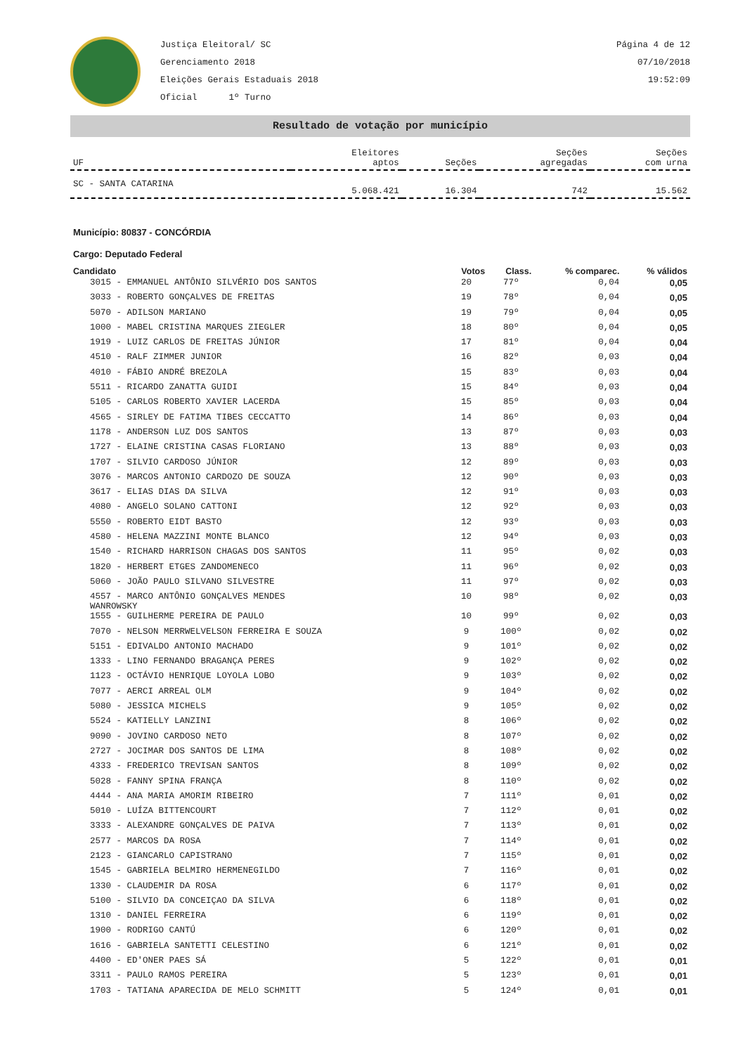Justiça Eleitoral/ SC
Gerenciamento 2018
Eleições Gerais Estaduais 2018
Oficial 1º Turno
Página 4 de 12
07/10/2018
19:52:09
Resultado de votação por município
| UF | Eleitores aptos | Seções | Seções agregadas | Seções com urna |
| --- | --- | --- | --- | --- |
| SC - SANTA CATARINA | 5.068.421 | 16.304 | 742 | 15.562 |
Município: 80837 - CONCÓRDIA
Cargo: Deputado Federal
| Candidato | Votos | Class. | % comparec. | % válidos |
| --- | --- | --- | --- | --- |
| 3015 - EMMANUEL ANTÔNIO SILVÉRIO DOS SANTOS | 20 | 77º | 0,04 | 0,05 |
| 3033 - ROBERTO GONÇALVES DE FREITAS | 19 | 78º | 0,04 | 0,05 |
| 5070 - ADILSON MARIANO | 19 | 79º | 0,04 | 0,05 |
| 1000 - MABEL CRISTINA MARQUES ZIEGLER | 18 | 80º | 0,04 | 0,05 |
| 1919 - LUIZ CARLOS DE FREITAS JÚNIOR | 17 | 81º | 0,04 | 0,04 |
| 4510 - RALF ZIMMER JUNIOR | 16 | 82º | 0,03 | 0,04 |
| 4010 - FÁBIO ANDRÉ BREZOLA | 15 | 83º | 0,03 | 0,04 |
| 5511 - RICARDO ZANATTA GUIDI | 15 | 84º | 0,03 | 0,04 |
| 5105 - CARLOS ROBERTO XAVIER LACERDA | 15 | 85º | 0,03 | 0,04 |
| 4565 - SIRLEY DE FATIMA TIBES CECCATTO | 14 | 86º | 0,03 | 0,04 |
| 1178 - ANDERSON LUZ DOS SANTOS | 13 | 87º | 0,03 | 0,03 |
| 1727 - ELAINE CRISTINA CASAS FLORIANO | 13 | 88º | 0,03 | 0,03 |
| 1707 - SILVIO CARDOSO JÚNIOR | 12 | 89º | 0,03 | 0,03 |
| 3076 - MARCOS ANTONIO CARDOZO DE SOUZA | 12 | 90º | 0,03 | 0,03 |
| 3617 - ELIAS DIAS DA SILVA | 12 | 91º | 0,03 | 0,03 |
| 4080 - ANGELO SOLANO CATTONI | 12 | 92º | 0,03 | 0,03 |
| 5550 - ROBERTO EIDT BASTO | 12 | 93º | 0,03 | 0,03 |
| 4580 - HELENA MAZZINI MONTE BLANCO | 12 | 94º | 0,03 | 0,03 |
| 1540 - RICHARD HARRISON CHAGAS DOS SANTOS | 11 | 95º | 0,02 | 0,03 |
| 1820 - HERBERT ETGES ZANDOMENECO | 11 | 96º | 0,02 | 0,03 |
| 5060 - JOÃO PAULO SILVANO SILVESTRE | 11 | 97º | 0,02 | 0,03 |
| 4557 - MARCO ANTÔNIO GONÇALVES MENDES WANROWSKY | 10 | 98º | 0,02 | 0,03 |
| 1555 - GUILHERME PEREIRA DE PAULO | 10 | 99º | 0,02 | 0,03 |
| 7070 - NELSON MERRWELVELSON FERREIRA E SOUZA | 9 | 100º | 0,02 | 0,02 |
| 5151 - EDIVALDO ANTONIO MACHADO | 9 | 101º | 0,02 | 0,02 |
| 1333 - LINO FERNANDO BRAGANÇA PERES | 9 | 102º | 0,02 | 0,02 |
| 1123 - OCTÁVIO HENRIQUE LOYOLA LOBO | 9 | 103º | 0,02 | 0,02 |
| 7077 - AERCI ARREAL OLM | 9 | 104º | 0,02 | 0,02 |
| 5080 - JESSICA MICHELS | 9 | 105º | 0,02 | 0,02 |
| 5524 - KATIELLY LANZINI | 8 | 106º | 0,02 | 0,02 |
| 9090 - JOVINO CARDOSO NETO | 8 | 107º | 0,02 | 0,02 |
| 2727 - JOCIMAR DOS SANTOS DE LIMA | 8 | 108º | 0,02 | 0,02 |
| 4333 - FREDERICO TREVISAN SANTOS | 8 | 109º | 0,02 | 0,02 |
| 5028 - FANNY SPINA FRANÇA | 8 | 110º | 0,02 | 0,02 |
| 4444 - ANA MARIA AMORIM RIBEIRO | 7 | 111º | 0,01 | 0,02 |
| 5010 - LUÍZA BITTENCOURT | 7 | 112º | 0,01 | 0,02 |
| 3333 - ALEXANDRE GONÇALVES DE PAIVA | 7 | 113º | 0,01 | 0,02 |
| 2577 - MARCOS DA ROSA | 7 | 114º | 0,01 | 0,02 |
| 2123 - GIANCARLO CAPISTRANO | 7 | 115º | 0,01 | 0,02 |
| 1545 - GABRIELA BELMIRO HERMENEGILDO | 7 | 116º | 0,01 | 0,02 |
| 1330 - CLAUDEMIR DA ROSA | 6 | 117º | 0,01 | 0,02 |
| 5100 - SILVIO DA CONCEIÇAO DA SILVA | 6 | 118º | 0,01 | 0,02 |
| 1310 - DANIEL FERREIRA | 6 | 119º | 0,01 | 0,02 |
| 1900 - RODRIGO CANTÚ | 6 | 120º | 0,01 | 0,02 |
| 1616 - GABRIELA SANTETTI CELESTINO | 6 | 121º | 0,01 | 0,02 |
| 4400 - ED'ONER PAES SÁ | 5 | 122º | 0,01 | 0,01 |
| 3311 - PAULO RAMOS PEREIRA | 5 | 123º | 0,01 | 0,01 |
| 1703 - TATIANA APARECIDA DE MELO SCHMITT | 5 | 124º | 0,01 | 0,01 |